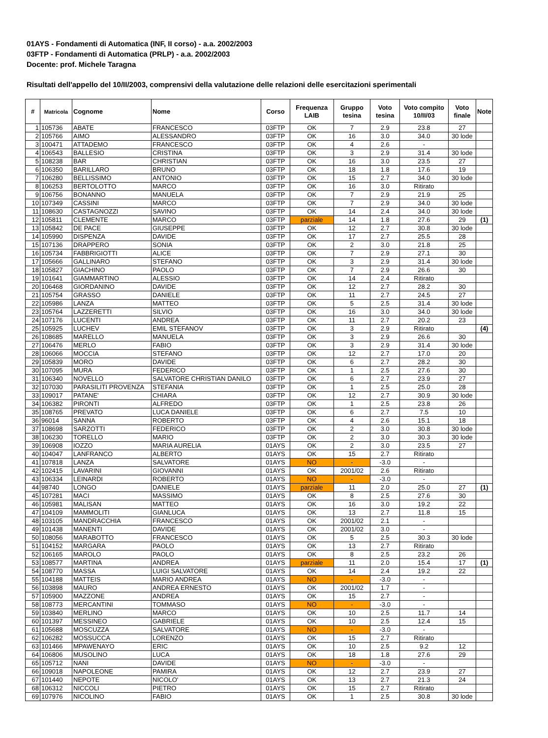01AYS - Fondamenti di Automatica (INF, II corso) - a.a. 2002/2003
03FTP - Fondamenti di Automatica (PRLP) - a.a. 2002/2003
Docente: prof. Michele Taragna
Risultati dell'appello del 10/II/2003, comprensivi della valutazione delle relazioni delle esercitazioni sperimentali
| # | Matricola | Cognome | Nome | Corso | Frequenza LAIB | Gruppo tesina | Voto tesina | Voto compito 10/II/03 | Voto finale | Note |
| --- | --- | --- | --- | --- | --- | --- | --- | --- | --- | --- |
| 1 | 105736 | ABATE | FRANCESCO | 03FTP | OK | 7 | 2.9 | 23.8 | 27 | |
| 2 | 105766 | AIMO | ALESSANDRO | 03FTP | OK | 16 | 3.0 | 34.0 | 30 lode | |
| 3 | 100471 | ATTADEMO | FRANCESCO | 03FTP | OK | 4 | 2.6 | - | | |
| 4 | 106543 | BALLESIO | CRISTINA | 03FTP | OK | 3 | 2.9 | 31.4 | 30 lode | |
| 5 | 108238 | BAR | CHRISTIAN | 03FTP | OK | 16 | 3.0 | 23.5 | 27 | |
| 6 | 106350 | BARILLARO | BRUNO | 03FTP | OK | 18 | 1.8 | 17.6 | 19 | |
| 7 | 106280 | BELLISSIMO | ANTONIO | 03FTP | OK | 15 | 2.7 | 34.0 | 30 lode | |
| 8 | 106253 | BERTOLOTTO | MARCO | 03FTP | OK | 16 | 3.0 | Ritirato | | |
| 9 | 106756 | BONANNO | MANUELA | 03FTP | OK | 7 | 2.9 | 21.9 | 25 | |
| 10 | 107349 | CASSINI | MARCO | 03FTP | OK | 7 | 2.9 | 34.0 | 30 lode | |
| 11 | 108630 | CASTAGNOZZI | SAVINO | 03FTP | OK | 14 | 2.4 | 34.0 | 30 lode | |
| 12 | 105811 | CLEMENTE | MARCO | 03FTP | parziale | 14 | 1.8 | 27.6 | 29 | (1) |
| 13 | 105842 | DE PACE | GIUSEPPE | 03FTP | OK | 12 | 2.7 | 30.8 | 30 lode | |
| 14 | 105990 | DISPENZA | DAVIDE | 03FTP | OK | 17 | 2.7 | 25.5 | 28 | |
| 15 | 107136 | DRAPPERO | SONIA | 03FTP | OK | 2 | 3.0 | 21.8 | 25 | |
| 16 | 105734 | FABBRIGIOTTI | ALICE | 03FTP | OK | 7 | 2.9 | 27.1 | 30 | |
| 17 | 105666 | GALLINARO | STEFANO | 03FTP | OK | 3 | 2.9 | 31.4 | 30 lode | |
| 18 | 105827 | GIACHINO | PAOLO | 03FTP | OK | 7 | 2.9 | 26.6 | 30 | |
| 19 | 101641 | GIAMMARTINO | ALESSIO | 03FTP | OK | 14 | 2.4 | Ritirato | | |
| 20 | 106468 | GIORDANINO | DAVIDE | 03FTP | OK | 12 | 2.7 | 28.2 | 30 | |
| 21 | 105754 | GRASSO | DANIELE | 03FTP | OK | 11 | 2.7 | 24.5 | 27 | |
| 22 | 105986 | LANZA | MATTEO | 03FTP | OK | 5 | 2.5 | 31.4 | 30 lode | |
| 23 | 105764 | LAZZERETTI | SILVIO | 03FTP | OK | 16 | 3.0 | 34.0 | 30 lode | |
| 24 | 107176 | LUCENTI | ANDREA | 03FTP | OK | 11 | 2.7 | 20.2 | 23 | |
| 25 | 105925 | LUCHEV | EMIL STEFANOV | 03FTP | OK | 3 | 2.9 | Ritirato | | (4) |
| 26 | 108685 | MARELLO | MANUELA | 03FTP | OK | 3 | 2.9 | 26.6 | 30 | |
| 27 | 106476 | MERLO | FABIO | 03FTP | OK | 3 | 2.9 | 31.4 | 30 lode | |
| 28 | 106066 | MOCCIA | STEFANO | 03FTP | OK | 12 | 2.7 | 17.0 | 20 | |
| 29 | 105839 | MORO | DAVIDE | 03FTP | OK | 6 | 2.7 | 28.2 | 30 | |
| 30 | 107095 | MURA | FEDERICO | 03FTP | OK | 1 | 2.5 | 27.6 | 30 | |
| 31 | 106340 | NOVELLO | SALVATORE CHRISTIAN DANILO | 03FTP | OK | 6 | 2.7 | 23.9 | 27 | |
| 32 | 107030 | PARASILITI PROVENZA | STEFANIA | 03FTP | OK | 1 | 2.5 | 25.0 | 28 | |
| 33 | 109017 | PATANE' | CHIARA | 03FTP | OK | 12 | 2.7 | 30.9 | 30 lode | |
| 34 | 106382 | PIRONTI | ALFREDO | 03FTP | OK | 1 | 2.5 | 23.8 | 26 | |
| 35 | 108765 | PREVATO | LUCA DANIELE | 03FTP | OK | 6 | 2.7 | 7.5 | 10 | |
| 36 | 96014 | SANNA | ROBERTO | 03FTP | OK | 4 | 2.6 | 15.1 | 18 | |
| 37 | 108698 | SARZOTTI | FEDERICO | 03FTP | OK | 2 | 3.0 | 30.8 | 30 lode | |
| 38 | 106230 | TORELLO | MARIO | 03FTP | OK | 2 | 3.0 | 30.3 | 30 lode | |
| 39 | 106908 | IOZZO | MARIA AURELIA | 01AYS | OK | 2 | 3.0 | 23.5 | 27 | |
| 40 | 104047 | LANFRANCO | ALBERTO | 01AYS | OK | 15 | 2.7 | Ritirato | | |
| 41 | 107818 | LANZA | SALVATORE | 01AYS | NO | - | -3.0 | - | | |
| 42 | 102415 | LAVARINI | GIOVANNI | 01AYS | OK | 2001/02 | 2.6 | Ritirato | | |
| 43 | 106334 | LEINARDI | ROBERTO | 01AYS | NO | - | -3.0 | - | | |
| 44 | 98740 | LONGO | DANIELE | 01AYS | parziale | 11 | 2.0 | 25.0 | 27 | (1) |
| 45 | 107281 | MACI | MASSIMO | 01AYS | OK | 8 | 2.5 | 27.6 | 30 | |
| 46 | 105981 | MALISAN | MATTEO | 01AYS | OK | 16 | 3.0 | 19.2 | 22 | |
| 47 | 104109 | MAMMOLITI | GIANLUCA | 01AYS | OK | 13 | 2.7 | 11.8 | 15 | |
| 48 | 103105 | MANDRACCHIA | FRANCESCO | 01AYS | OK | 2001/02 | 2.1 | - | | |
| 49 | 101438 | MANENTI | DAVIDE | 01AYS | OK | 2001/02 | 3.0 | - | | |
| 50 | 108056 | MARABOTTO | FRANCESCO | 01AYS | OK | 5 | 2.5 | 30.3 | 30 lode | |
| 51 | 104152 | MARGARA | PAOLO | 01AYS | OK | 13 | 2.7 | Ritirato | | |
| 52 | 106165 | MAROLO | PAOLO | 01AYS | OK | 8 | 2.5 | 23.2 | 26 | |
| 53 | 108577 | MARTINA | ANDREA | 01AYS | parziale | 11 | 2.0 | 15.4 | 17 | (1) |
| 54 | 108770 | MASSA | LUIGI SALVATORE | 01AYS | OK | 14 | 2.4 | 19.2 | 22 | |
| 55 | 104188 | MATTEIS | MARIO ANDREA | 01AYS | NO | - | -3.0 | - | | |
| 56 | 103898 | MAURO | ANDREA ERNESTO | 01AYS | OK | 2001/02 | 1.7 | - | | |
| 57 | 105900 | MAZZONE | ANDREA | 01AYS | OK | 15 | 2.7 | - | | |
| 58 | 108773 | MERCANTINI | TOMMASO | 01AYS | NO | - | -3.0 | - | | |
| 59 | 103840 | MERLINO | MARCO | 01AYS | OK | 10 | 2.5 | 11.7 | 14 | |
| 60 | 101397 | MESSINEO | GABRIELE | 01AYS | OK | 10 | 2.5 | 12.4 | 15 | |
| 61 | 105688 | MOSCUZZA | SALVATORE | 01AYS | NO | - | -3.0 | - | | |
| 62 | 106282 | MOSSUCCA | LORENZO | 01AYS | OK | 15 | 2.7 | Ritirato | | |
| 63 | 101466 | MPAWENAYO | ERIC | 01AYS | OK | 10 | 2.5 | 9.2 | 12 | |
| 64 | 106806 | MUSOLINO | LUCA | 01AYS | OK | 18 | 1.8 | 27.6 | 29 | |
| 65 | 105712 | NANI | DAVIDE | 01AYS | NO | - | -3.0 | - | | |
| 66 | 109018 | NAPOLEONE | PAMIRA | 01AYS | OK | 12 | 2.7 | 23.9 | 27 | |
| 67 | 101440 | NEPOTE | NICOLO' | 01AYS | OK | 13 | 2.7 | 21.3 | 24 | |
| 68 | 106312 | NICCOLI | PIETRO | 01AYS | OK | 15 | 2.7 | Ritirato | | |
| 69 | 107976 | NICOLINO | FABIO | 01AYS | OK | 1 | 2.5 | 30.8 | 30 lode | |